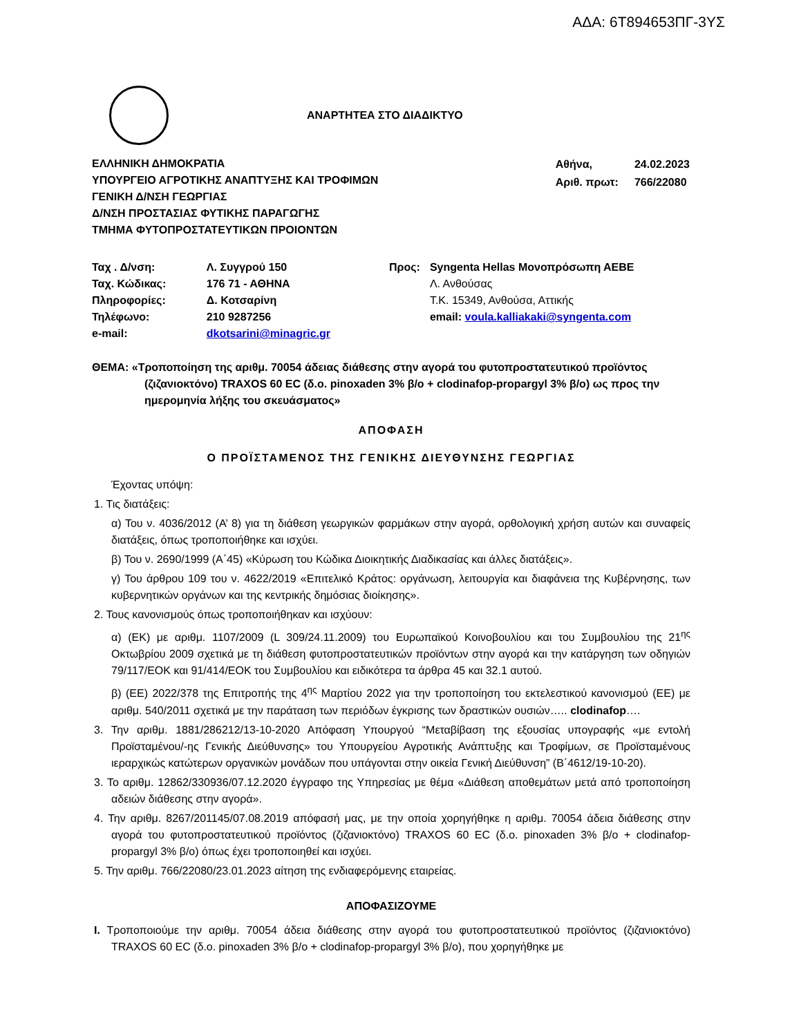ΑΔΑ: 6Τ894653ΠΓ-3ΥΣ
ΑΝΑΡΤΗΤΕΑ ΣΤΟ ΔΙΑΔΙΚΤΥΟ
ΕΛΛΗΝΙΚΗ ΔΗΜΟΚΡΑΤΙΑ
ΥΠΟΥΡΓΕΙΟ ΑΓΡΟΤΙΚΗΣ ΑΝΑΠΤΥΞΗΣ ΚΑΙ ΤΡΟΦΙΜΩΝ
ΓΕΝΙΚΗ Δ/ΝΣΗ ΓΕΩΡΓΙΑΣ
Δ/ΝΣΗ ΠΡΟΣΤΑΣΙΑΣ ΦΥΤΙΚΗΣ ΠΑΡΑΓΩΓΗΣ
ΤΜΗΜΑ ΦΥΤΟΠΡΟΣΤΑΤΕΥΤΙΚΩΝ ΠΡΟΙΟΝΤΩΝ
| Αθήνα, | 24.02.2023 |
| Αριθ. πρωτ: | 766/22080 |
| Ταχ . Δ/νση: | Λ. Συγγρού 150 |
| Ταχ. Κώδικας: | 176 71 - ΑΘΗΝΑ |
| Πληροφορίες: | Δ. Κοτσαρίνη |
| Τηλέφωνο: | 210 9287256 |
| e-mail: | dkotsarini@minagric.gr |
| Προς: | Syngenta Hellas Μονοπρόσωπη ΑΕΒΕ Λ. Ανθούσας Τ.Κ. 15349, Ανθούσα, Αττικής email: voula.kalliakaki@syngenta.com |
ΘΕΜΑ: «Τροποποίηση της αριθμ. 70054 άδειας διάθεσης στην αγορά του φυτοπροστατευτικού προϊόντος (ζιζανιοκτόνο) TRAXOS 60 EC (δ.ο. pinoxaden 3% β/ο + clodinafop-propargyl 3% β/ο) ως προς την ημερομηνία λήξης του σκευάσματος»
ΑΠΟΦΑΣΗ
Ο ΠΡΟΪΣΤΑΜΕΝΟΣ ΤΗΣ ΓΕΝΙΚΗΣ ΔΙΕΥΘΥΝΣΗΣ ΓΕΩΡΓΙΑΣ
Έχοντας υπόψη:
1. Τις διατάξεις:
α) Του ν. 4036/2012 (Α’ 8) για τη διάθεση γεωργικών φαρμάκων στην αγορά, ορθολογική χρήση αυτών και συναφείς διατάξεις, όπως τροποποιήθηκε και ισχύει.
β) Του ν. 2690/1999 (Α΄45) «Κύρωση του Κώδικα Διοικητικής Διαδικασίας και άλλες διατάξεις».
γ) Του άρθρου 109 του ν. 4622/2019 «Επιτελικό Κράτος: οργάνωση, λειτουργία και διαφάνεια της Κυβέρνησης, των κυβερνητικών οργάνων και της κεντρικής δημόσιας διοίκησης».
2. Τους κανονισμούς όπως τροποποιήθηκαν και ισχύουν:
α) (ΕΚ) με αριθμ. 1107/2009 (L 309/24.11.2009) του Ευρωπαϊκού Κοινοβουλίου και του Συμβουλίου της 21<sup>ης</sup> Οκτωβρίου 2009 σχετικά με τη διάθεση φυτοπροστατευτικών προϊόντων στην αγορά και την κατάργηση των οδηγιών 79/117/ΕΟΚ και 91/414/ΕΟΚ του Συμβουλίου και ειδικότερα τα άρθρα 45 και 32.1 αυτού.
β) (ΕΕ) 2022/378 της Επιτροπής της 4<sup>ης</sup> Μαρτίου 2022 για την τροποποίηση του εκτελεστικού κανονισμού (ΕΕ) με αριθμ. 540/2011 σχετικά με την παράταση των περιόδων έγκρισης των δραστικών ουσιών….. clodinafop….
3. Την αριθμ. 1881/286212/13-10-2020 Απόφαση Υπουργού “Μεταβίβαση της εξουσίας υπογραφής «με εντολή Προϊσταμένου/-ης Γενικής Διεύθυνσης» του Υπουργείου Αγροτικής Ανάπτυξης και Τροφίμων, σε Προϊσταμένους ιεραρχικώς κατώτερων οργανικών μονάδων που υπάγονται στην οικεία Γενική Διεύθυνση” (Β΄4612/19-10-20).
3. Το αριθμ. 12862/330936/07.12.2020 έγγραφο της Υπηρεσίας με θέμα «Διάθεση αποθεμάτων μετά από τροποποίηση αδειών διάθεσης στην αγορά».
4. Την αριθμ. 8267/201145/07.08.2019 απόφασή μας, με την οποία χορηγήθηκε η αριθμ. 70054 άδεια διάθεσης στην αγορά του φυτοπροστατευτικού προϊόντος (ζιζανιοκτόνο) TRAXOS 60 EC (δ.ο. pinoxaden 3% β/ο + clodinafop-propargyl 3% β/ο) όπως έχει τροποποιηθεί και ισχύει.
5. Την αριθμ. 766/22080/23.01.2023 αίτηση της ενδιαφερόμενης εταιρείας.
ΑΠΟΦΑΣΙΖΟΥΜΕ
Ι. Τροποποιούμε την αριθμ. 70054 άδεια διάθεσης στην αγορά του φυτοπροστατευτικού προϊόντος (ζιζανιοκτόνο) TRAXOS 60 EC (δ.ο. pinoxaden 3% β/ο + clodinafop-propargyl 3% β/ο), που χορηγήθηκε με